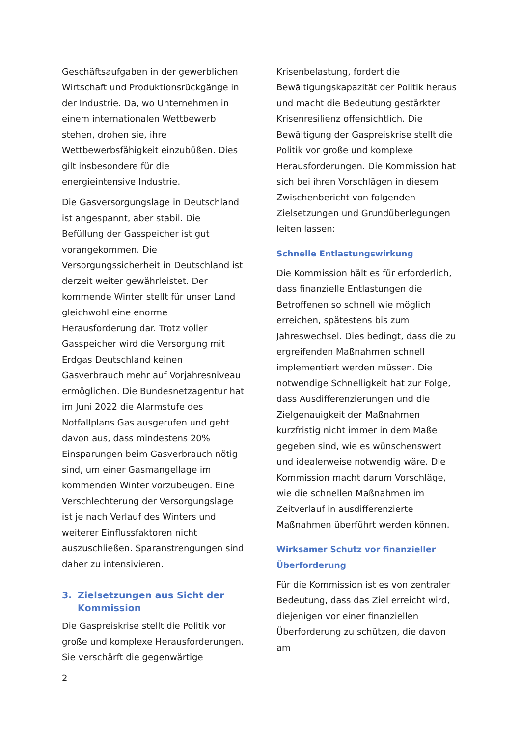Geschäftsaufgaben in der gewerblichen Wirtschaft und Produktionsrückgänge in der Industrie. Da, wo Unternehmen in einem internationalen Wettbewerb stehen, drohen sie, ihre Wettbewerbsfähigkeit einzubüßen. Dies gilt insbesondere für die energieintensive Industrie.
Die Gasversorgungslage in Deutschland ist angespannt, aber stabil. Die Befüllung der Gasspeicher ist gut vorangekommen. Die Versorgungssicherheit in Deutschland ist derzeit weiter gewährleistet. Der kommende Winter stellt für unser Land gleichwohl eine enorme Herausforderung dar. Trotz voller Gasspeicher wird die Versorgung mit Erdgas Deutschland keinen Gasverbrauch mehr auf Vorjahresniveau ermöglichen. Die Bundesnetzagentur hat im Juni 2022 die Alarmstufe des Notfallplans Gas ausgerufen und geht davon aus, dass mindestens 20% Einsparungen beim Gasverbrauch nötig sind, um einer Gasmangellage im kommenden Winter vorzubeugen. Eine Verschlechterung der Versorgungslage ist je nach Verlauf des Winters und weiterer Einflussfaktoren nicht auszuschließen. Sparanstrengungen sind daher zu intensivieren.
3. Zielsetzungen aus Sicht der Kommission
Die Gaspreiskrise stellt die Politik vor große und komplexe Herausforderungen. Sie verschärft die gegenwärtige
2
Krisenbelastung, fordert die Bewältigungskapazität der Politik heraus und macht die Bedeutung gestärkter Krisenresilienz offensichtlich. Die Bewältigung der Gaspreiskrise stellt die Politik vor große und komplexe Herausforderungen. Die Kommission hat sich bei ihren Vorschlägen in diesem Zwischenbericht von folgenden Zielsetzungen und Grundüberlegungen leiten lassen:
Schnelle Entlastungswirkung
Die Kommission hält es für erforderlich, dass finanzielle Entlastungen die Betroffenen so schnell wie möglich erreichen, spätestens bis zum Jahreswechsel. Dies bedingt, dass die zu ergreifenden Maßnahmen schnell implementiert werden müssen. Die notwendige Schnelligkeit hat zur Folge, dass Ausdifferenzierungen und die Zielgenauigkeit der Maßnahmen kurzfristig nicht immer in dem Maße gegeben sind, wie es wünschenswert und idealerweise notwendig wäre. Die Kommission macht darum Vorschläge, wie die schnellen Maßnahmen im Zeitverlauf in ausdifferenzierte Maßnahmen überführt werden können.
Wirksamer Schutz vor finanzieller Überforderung
Für die Kommission ist es von zentraler Bedeutung, dass das Ziel erreicht wird, diejenigen vor einer finanziellen Überforderung zu schützen, die davon am